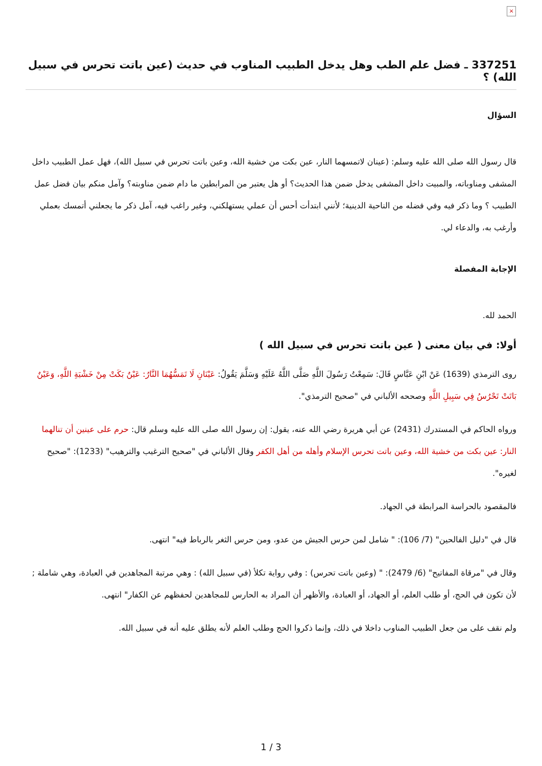×
337251 ـ فضل علم الطب وهل يدخل الطبيب المناوب في حديث (عين باتت تحرس في سبيل الله) ؟
السؤال
قال رسول الله صلى الله عليه وسلم: (عينان لاتمسهما النار، عين بكت من خشية الله، وعين باتت تحرس في سبيل الله)، فهل عمل الطبيب داخل المشفى ومناوباته، والمبيت داخل المشفى يدخل ضمن هذا الحديث؟ أو هل يعتبر من المرابطين ما دام ضمن مناوبته؟ وآمل منكم بيان فضل عمل الطبيب ؟ وما ذكر فيه وفي فضله من الناحية الدينية؛ لأنني ابتدأت أحس أن عملي يستهلكني، وغير راغب فيه، آمل ذكر ما يجعلني أتمسك بعملي وأرغب به، والدعاء لي.
الإجابة المفصلة
الحمد لله.
أولا: في بيان معنى ( عين باتت تحرس في سبيل الله )
روى الترمذي (1639) عَنْ ابْنِ عَبَّاسٍ قَالَ: سَمِعْتُ رَسُولَ اللَّهِ صَلَّى اللَّهُ عَلَيْهِ وَسَلَّمَ يَقُولُ: عَيْنَانِ لَا تَمَسُّهُمَا النَّارُ: عَيْنٌ بَكَتْ مِنْ خَشْيَةِ اللَّهِ، وَعَيْنٌ بَاتَتْ تَحْرُسُ فِي سَبِيلِ اللَّهِ وصححه الألباني في "صحيح الترمذي".
ورواه الحاكم في المستدرك (2431) عن أبي هريرة رضي الله عنه، يقول: إن رسول الله صلى الله عليه وسلم قال: حرم على عينين أن تنالهما النار: عين بكت من خشية الله، وعين باتت تحرس الإسلام وأهله من أهل الكفر وقال الألباني في "صحيح الترغيب والترهيب" (1233): "صحيح لغيره".
فالمقصود بالحراسة المرابطة في الجهاد.
قال في "دليل الفالحين" (7/ 106): " شامل لمن حرس الجيش من عدو، ومن حرس الثغر بالرباط فيه" انتهى.
وقال في "مرقاة المفاتيح" (6/ 2479): " (وعين باتت تحرس) : وفي رواية تكلأ (في سبيل الله) : وهي مرتبة المجاهدين في العبادة، وهي شاملة ; لأن تكون في الحج، أو طلب العلم، أو الجهاد، أو العبادة، والأظهر أن المراد به الحارس للمجاهدين لحفظهم عن الكفار" انتهى.
ولم نقف على من جعل الطبيب المناوب داخلا في ذلك، وإنما ذكروا الحج وطلب العلم لأنه يطلق عليه أنه في سبيل الله.
1 / 3